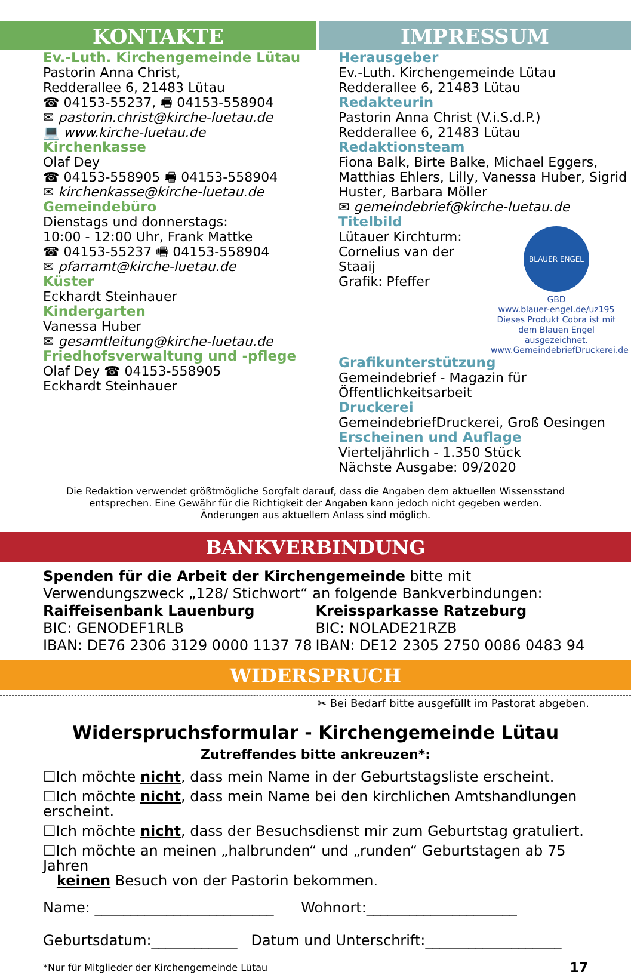KONTAKTE IMPRESSUM
Ev.-Luth. Kirchengemeinde Lütau
Pastorin Anna Christ,
Redderallee 6, 21483 Lütau
☎ 04153-55237, 🖷 04153-558904
✉ pastorin.christ@kirche-luetau.de
💻 www.kirche-luetau.de
Kirchenkasse
Olaf Dey
☎ 04153-558905 🖷 04153-558904
✉ kirchenkasse@kirche-luetau.de
Gemeindebüro
Dienstags und donnerstags:
10:00 - 12:00 Uhr, Frank Mattke
☎ 04153-55237 🖷 04153-558904
✉ pfarramt@kirche-luetau.de
Küster
Eckhardt Steinhauer
Kindergarten
Vanessa Huber
✉ gesamtleitung@kirche-luetau.de
Friedhofsverwaltung und -pflege
Olaf Dey ☎ 04153-558905
Eckhardt Steinhauer
Herausgeber
Ev.-Luth. Kirchengemeinde Lütau
Redderallee 6, 21483 Lütau
Redakteurin
Pastorin Anna Christ (V.i.S.d.P.)
Redderallee 6, 21483 Lütau
Redaktionsteam
Fiona Balk, Birte Balke, Michael Eggers, Matthias Ehlers, Lilly, Vanessa Huber, Sigrid Huster, Barbara Möller
✉ gemeindebrief@kirche-luetau.de
BLAUER ENGEL
GBD
www.blauer-engel.de/uz195
Dieses Produkt Cobra ist mit dem Blauen Engel ausgezeichnet.
www.GemeindebriefDruckerei.de
Titelbild
Lütauer Kirchturm:
Cornelius van der Staaij
Grafik: Pfeffer
Grafikunterstützung
Gemeindebrief - Magazin für Öffentlichkeitsarbeit
Druckerei
GemeindebriefDruckerei, Groß Oesingen
Erscheinen und Auflage
Vierteljährlich - 1.350 Stück
Nächste Ausgabe: 09/2020
Die Redaktion verwendet größtmögliche Sorgfalt darauf, dass die Angaben dem aktuellen Wissensstand
entsprechen. Eine Gewähr für die Richtigkeit der Angaben kann jedoch nicht gegeben werden.
Änderungen aus aktuellem Anlass sind möglich.
BANKVERBINDUNG
Spenden für die Arbeit der Kirchengemeinde bitte mit Verwendungszweck „128/ Stichwort“ an folgende Bankverbindungen:
Raiffeisenbank Lauenburg
BIC: GENODEF1RLB
IBAN: DE76 2306 3129 0000 1137 78
Kreissparkasse Ratzeburg
BIC: NOLADE21RZB
IBAN: DE12 2305 2750 0086 0483 94
WIDERSPRUCH
✂ Bei Bedarf bitte ausgefüllt im Pastorat abgeben.
Widerspruchsformular - Kirchengemeinde Lütau
Zutreffendes bitte ankreuzen*:
☐Ich möchte nicht, dass mein Name in der Geburtstagsliste erscheint.
☐Ich möchte nicht, dass mein Name bei den kirchlichen Amtshandlungen erscheint.
☐Ich möchte nicht, dass der Besuchsdienst mir zum Geburtstag gratuliert.
☐Ich möchte an meinen „halbrunden“ und „runden“ Geburtstagen ab 75 Jahren
keinen Besuch von der Pastorin bekommen.
Name: _________________________ Wohnort:_____________________
Geburtsdatum:____________ Datum und Unterschrift:___________________
*Nur für Mitglieder der Kirchengemeinde Lütau 17